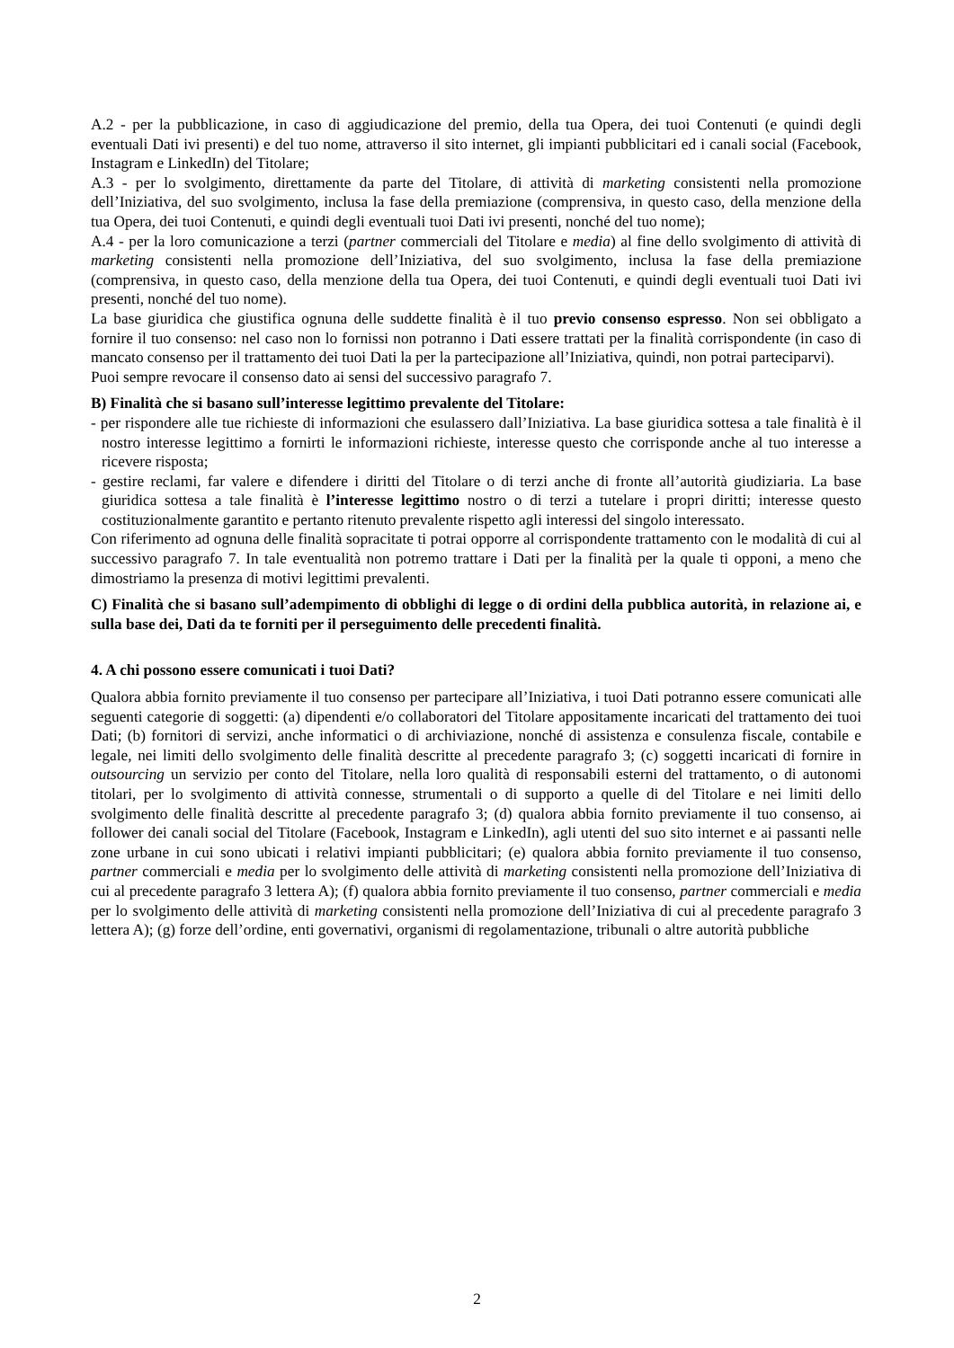A.2 - per la pubblicazione, in caso di aggiudicazione del premio, della tua Opera, dei tuoi Contenuti (e quindi degli eventuali Dati ivi presenti) e del tuo nome, attraverso il sito internet, gli impianti pubblicitari ed i canali social (Facebook, Instagram e LinkedIn) del Titolare;
A.3 - per lo svolgimento, direttamente da parte del Titolare, di attività di marketing consistenti nella promozione dell’Iniziativa, del suo svolgimento, inclusa la fase della premiazione (comprensiva, in questo caso, della menzione della tua Opera, dei tuoi Contenuti, e quindi degli eventuali tuoi Dati ivi presenti, nonché del tuo nome);
A.4 - per la loro comunicazione a terzi (partner commerciali del Titolare e media) al fine dello svolgimento di attività di marketing consistenti nella promozione dell’Iniziativa, del suo svolgimento, inclusa la fase della premiazione (comprensiva, in questo caso, della menzione della tua Opera, dei tuoi Contenuti, e quindi degli eventuali tuoi Dati ivi presenti, nonché del tuo nome).
La base giuridica che giustifica ognuna delle suddette finalità è il tuo previo consenso espresso. Non sei obbligato a fornire il tuo consenso: nel caso non lo fornissi non potranno i Dati essere trattati per la finalità corrispondente (in caso di mancato consenso per il trattamento dei tuoi Dati la per la partecipazione all’Iniziativa, quindi, non potrai parteciparvi).
Puoi sempre revocare il consenso dato ai sensi del successivo paragrafo 7.
B) Finalità che si basano sull’interesse legittimo prevalente del Titolare:
- per rispondere alle tue richieste di informazioni che esulassero dall’Iniziativa. La base giuridica sottesa a tale finalità è il nostro interesse legittimo a fornirti le informazioni richieste, interesse questo che corrisponde anche al tuo interesse a ricevere risposta;
- gestire reclami, far valere e difendere i diritti del Titolare o di terzi anche di fronte all’autorità giudiziaria. La base giuridica sottesa a tale finalità è l’interesse legittimo nostro o di terzi a tutelare i propri diritti; interesse questo costituzionalmente garantito e pertanto ritenuto prevalente rispetto agli interessi del singolo interessato.
Con riferimento ad ognuna delle finalità sopracitate ti potrai opporre al corrispondente trattamento con le modalità di cui al successivo paragrafo 7. In tale eventualità non potremo trattare i Dati per la finalità per la quale ti opponi, a meno che dimostriamo la presenza di motivi legittimi prevalenti.
C) Finalità che si basano sull’adempimento di obblighi di legge o di ordini della pubblica autorità, in relazione ai, e sulla base dei, Dati da te forniti per il perseguimento delle precedenti finalità.
4. A chi possono essere comunicati i tuoi Dati?
Qualora abbia fornito previamente il tuo consenso per partecipare all’Iniziativa, i tuoi Dati potranno essere comunicati alle seguenti categorie di soggetti: (a) dipendenti e/o collaboratori del Titolare appositamente incaricati del trattamento dei tuoi Dati; (b) fornitori di servizi, anche informatici o di archiviazione, nonché di assistenza e consulenza fiscale, contabile e legale, nei limiti dello svolgimento delle finalità descritte al precedente paragrafo 3; (c) soggetti incaricati di fornire in outsourcing un servizio per conto del Titolare, nella loro qualità di responsabili esterni del trattamento, o di autonomi titolari, per lo svolgimento di attività connesse, strumentali o di supporto a quelle di del Titolare e nei limiti dello svolgimento delle finalità descritte al precedente paragrafo 3; (d) qualora abbia fornito previamente il tuo consenso, ai follower dei canali social del Titolare (Facebook, Instagram e LinkedIn), agli utenti del suo sito internet e ai passanti nelle zone urbane in cui sono ubicati i relativi impianti pubblicitari; (e) qualora abbia fornito previamente il tuo consenso, partner commerciali e media per lo svolgimento delle attività di marketing consistenti nella promozione dell’Iniziativa di cui al precedente paragrafo 3 lettera A); (f) qualora abbia fornito previamente il tuo consenso, partner commerciali e media per lo svolgimento delle attività di marketing consistenti nella promozione dell’Iniziativa di cui al precedente paragrafo 3 lettera A); (g) forze dell’ordine, enti governativi, organismi di regolamentazione, tribunali o altre autorità pubbliche
2